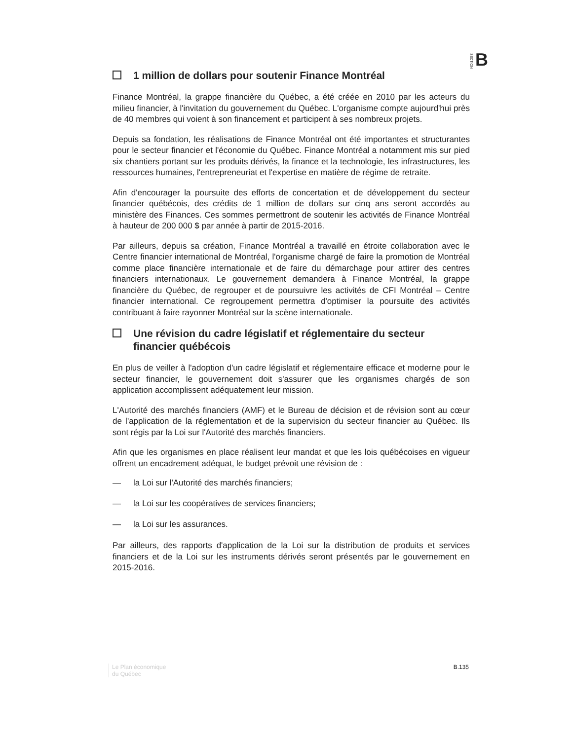SECTION B
1 million de dollars pour soutenir Finance Montréal
Finance Montréal, la grappe financière du Québec, a été créée en 2010 par les acteurs du milieu financier, à l'invitation du gouvernement du Québec. L'organisme compte aujourd'hui près de 40 membres qui voient à son financement et participent à ses nombreux projets.
Depuis sa fondation, les réalisations de Finance Montréal ont été importantes et structurantes pour le secteur financier et l'économie du Québec. Finance Montréal a notamment mis sur pied six chantiers portant sur les produits dérivés, la finance et la technologie, les infrastructures, les ressources humaines, l'entrepreneuriat et l'expertise en matière de régime de retraite.
Afin d'encourager la poursuite des efforts de concertation et de développement du secteur financier québécois, des crédits de 1 million de dollars sur cinq ans seront accordés au ministère des Finances. Ces sommes permettront de soutenir les activités de Finance Montréal à hauteur de 200 000 $ par année à partir de 2015-2016.
Par ailleurs, depuis sa création, Finance Montréal a travaillé en étroite collaboration avec le Centre financier international de Montréal, l'organisme chargé de faire la promotion de Montréal comme place financière internationale et de faire du démarchage pour attirer des centres financiers internationaux. Le gouvernement demandera à Finance Montréal, la grappe financière du Québec, de regrouper et de poursuivre les activités de CFI Montréal – Centre financier international. Ce regroupement permettra d'optimiser la poursuite des activités contribuant à faire rayonner Montréal sur la scène internationale.
Une révision du cadre législatif et réglementaire du secteur financier québécois
En plus de veiller à l'adoption d'un cadre législatif et réglementaire efficace et moderne pour le secteur financier, le gouvernement doit s'assurer que les organismes chargés de son application accomplissent adéquatement leur mission.
L'Autorité des marchés financiers (AMF) et le Bureau de décision et de révision sont au cœur de l'application de la réglementation et de la supervision du secteur financier au Québec. Ils sont régis par la Loi sur l'Autorité des marchés financiers.
Afin que les organismes en place réalisent leur mandat et que les lois québécoises en vigueur offrent un encadrement adéquat, le budget prévoit une révision de :
— la Loi sur l'Autorité des marchés financiers;
— la Loi sur les coopératives de services financiers;
— la Loi sur les assurances.
Par ailleurs, des rapports d'application de la Loi sur la distribution de produits et services financiers et de la Loi sur les instruments dérivés seront présentés par le gouvernement en 2015-2016.
Le Plan économique
du Québec
B.135